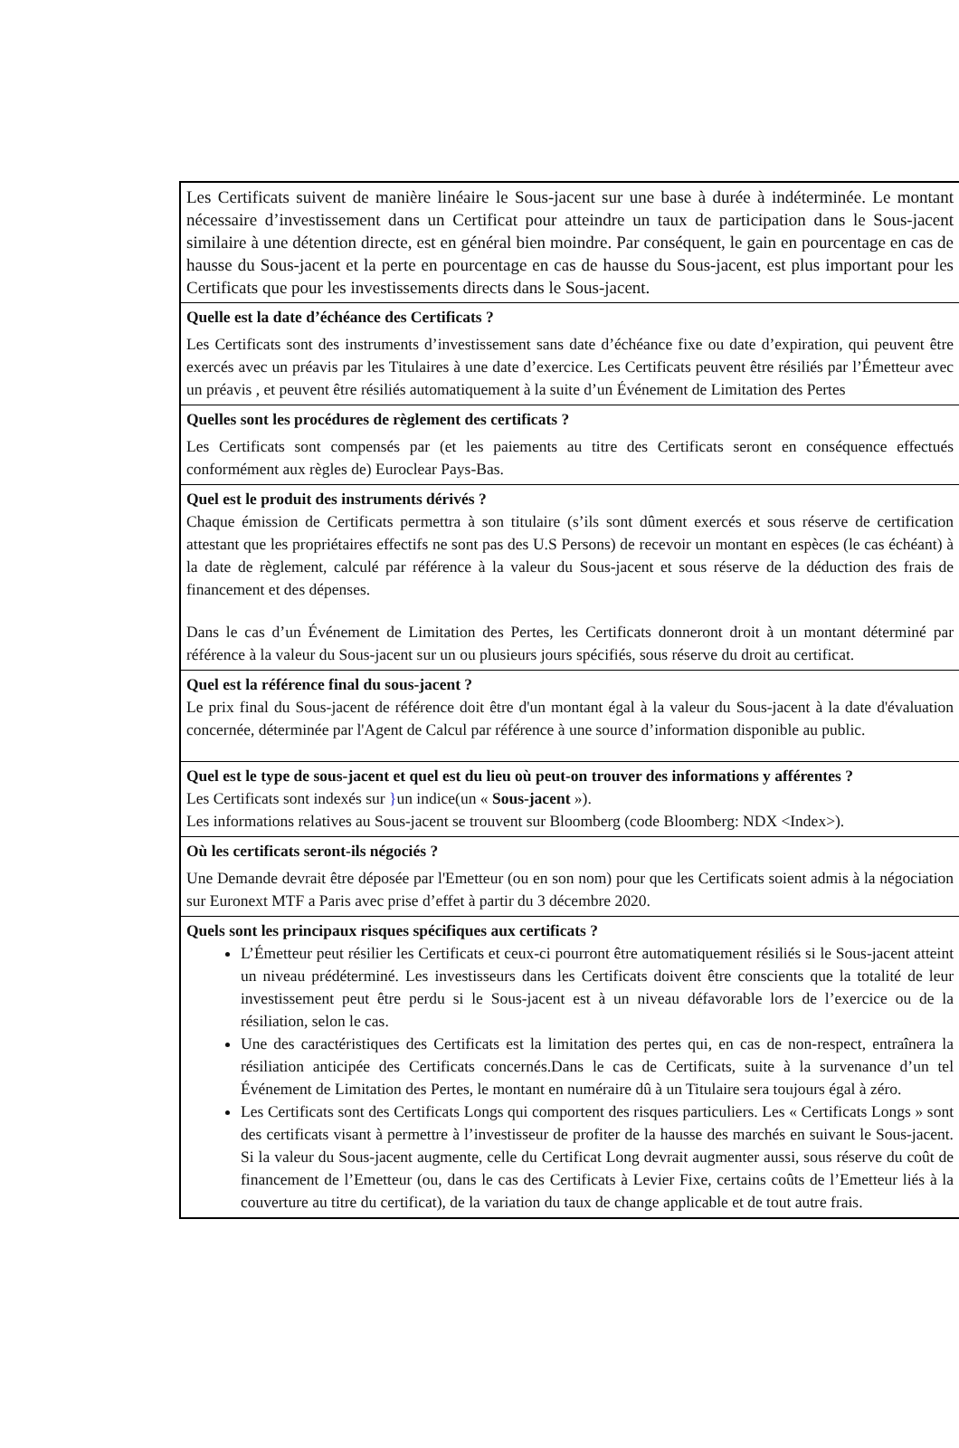Les Certificats suivent de manière linéaire le Sous-jacent sur une base à durée à indéterminée. Le montant nécessaire d’investissement dans un Certificat pour atteindre un taux de participation dans le Sous-jacent similaire à une détention directe, est en général bien moindre. Par conséquent, le gain en pourcentage en cas de hausse du Sous-jacent et la perte en pourcentage en cas de hausse du Sous-jacent, est plus important pour les Certificats que pour les investissements directs dans le Sous-jacent.
Quelle est la date d’échéance des Certificats ?
Les Certificats sont des instruments d’investissement sans date d’échéance fixe ou date d’expiration, qui peuvent être exercés avec un préavis par les Titulaires à une date d’exercice. Les Certificats peuvent être résiliés par l’Émetteur avec un préavis , et peuvent être résiliés automatiquement à la suite d’un Événement de Limitation des Pertes
Quelles sont les procédures de règlement des certificats ?
Les Certificats sont compensés par (et les paiements au titre des Certificats seront en conséquence effectués conformément aux règles de) Euroclear Pays-Bas.
Quel est le produit des instruments dérivés ?
Chaque émission de Certificats permettra à son titulaire (s’ils sont dûment exercés et sous réserve de certification attestant que les propriétaires effectifs ne sont pas des U.S Persons) de recevoir un montant en espèces (le cas échéant) à la date de règlement, calculé par référence à la valeur du Sous-jacent et sous réserve de la déduction des frais de financement et des dépenses.
Dans le cas d’un Événement de Limitation des Pertes, les Certificats donneront droit à un montant déterminé par référence à la valeur du Sous-jacent sur un ou plusieurs jours spécifiés, sous réserve du droit au certificat.
Quel est la référence final du sous-jacent ?
Le prix final du Sous-jacent de référence doit être d'un montant égal à la valeur du Sous-jacent à la date d'évaluation concernée, déterminée par l'Agent de Calcul par référence à une source d’information disponible au public.
Quel est le type de sous-jacent et quel est du lieu où peut-on trouver des informations y afférentes ?
Les Certificats sont indexés sur }un indice(un « Sous-jacent »).
Les informations relatives au Sous-jacent se trouvent sur Bloomberg (code Bloomberg: NDX <Index>).
Où les certificats seront-ils négociés ?
Une Demande devrait être déposée par l'Emetteur (ou en son nom) pour que les Certificats soient admis à la négociation sur Euronext MTF a Paris avec prise d’effet à partir du 3 décembre 2020.
Quels sont les principaux risques spécifiques aux certificats ?
L’Émetteur peut résilier les Certificats et ceux-ci pourront être automatiquement résiliés si le Sous-jacent atteint un niveau prédéterminé. Les investisseurs dans les Certificats doivent être conscients que la totalité de leur investissement peut être perdu si le Sous-jacent est à un niveau défavorable lors de l’exercice ou de la résiliation, selon le cas.
Une des caractéristiques des Certificats est la limitation des pertes qui, en cas de non-respect, entraînera la résiliation anticipée des Certificats concernés.Dans le cas de Certificats, suite à la survenance d’un tel Événement de Limitation des Pertes, le montant en numéraire dû à un Titulaire sera toujours égal à zéro.
Les Certificats sont des Certificats Longs qui comportent des risques particuliers. Les « Certificats Longs » sont des certificats visant à permettre à l’investisseur de profiter de la hausse des marchés en suivant le Sous-jacent. Si la valeur du Sous-jacent augmente, celle du Certificat Long devrait augmenter aussi, sous réserve du coût de financement de l’Emetteur (ou, dans le cas des Certificats à Levier Fixe, certains coûts de l’Emetteur liés à la couverture au titre du certificat), de la variation du taux de change applicable et de tout autre frais.